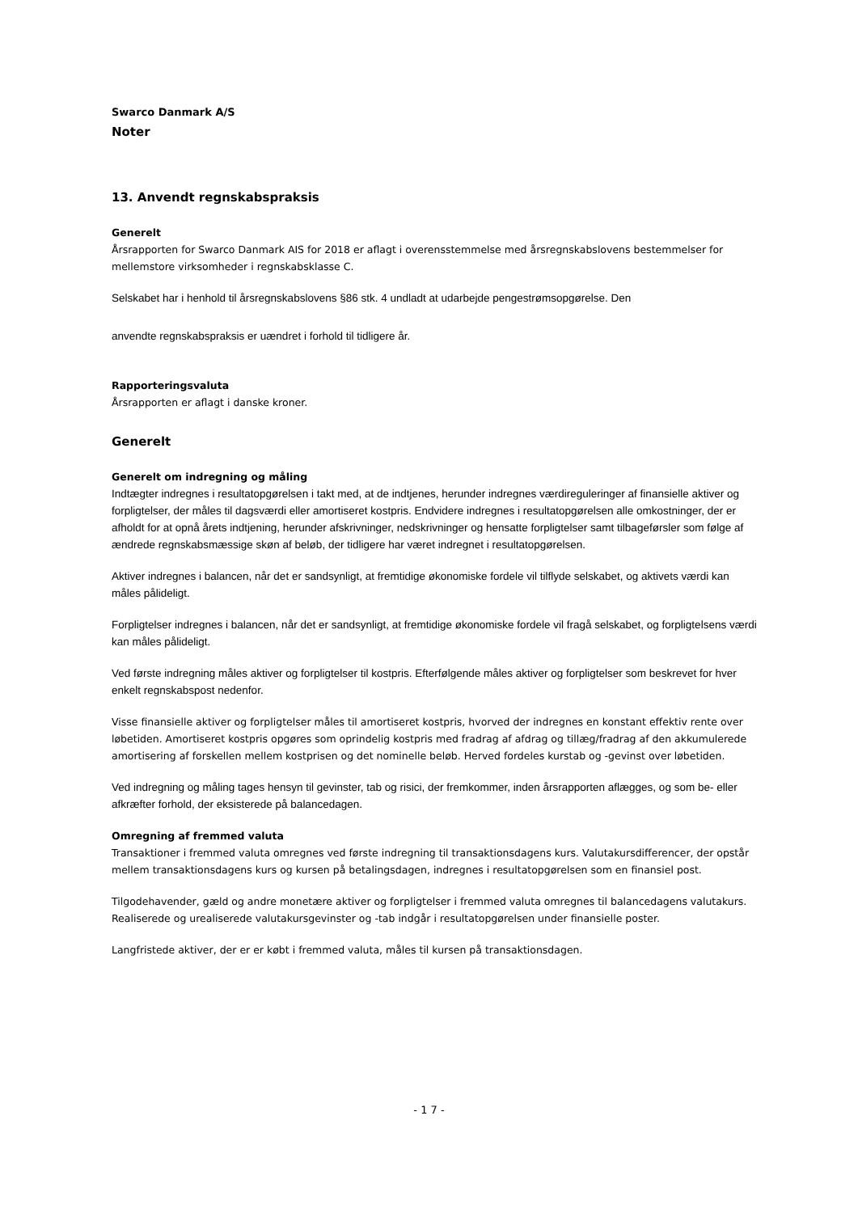Swarco Danmark A/S
Noter
13. Anvendt regnskabspraksis
Generelt
Årsrapporten for Swarco Danmark AIS for 2018 er aflagt i overensstemmelse med årsregnskabslovens bestemmelser for mellemstore virksomheder i regnskabsklasse C.
Selskabet har i henhold til årsregnskabslovens §86 stk. 4 undladt at udarbejde pengestrømsopgørelse. Den
anvendte regnskabspraksis er uændret i forhold til tidligere år.
Rapporteringsvaluta
Årsrapporten er aflagt i danske kroner.
Generelt
Generelt om indregning og måling
Indtægter indregnes i resultatopgørelsen i takt med, at de indtjenes, herunder indregnes værdireguleringer af finansielle aktiver og forpligtelser, der måles til dagsværdi eller amortiseret kostpris. Endvidere indregnes i resultatopgørelsen alle omkostninger, der er afholdt for at opnå årets indtjening, herunder afskrivninger, nedskrivninger og hensatte forpligtelser samt tilbageførsler som følge af ændrede regnskabsmæssige skøn af beløb, der tidligere har været indregnet i resultatopgørelsen.
Aktiver indregnes i balancen, når det er sandsynligt, at fremtidige økonomiske fordele vil tilflyde selskabet, og aktivets værdi kan måles pålideligt.
Forpligtelser indregnes i balancen, når det er sandsynligt, at fremtidige økonomiske fordele vil fragå selskabet, og forpligtelsens værdi kan måles pålideligt.
Ved første indregning måles aktiver og forpligtelser til kostpris. Efterfølgende måles aktiver og forpligtelser som beskrevet for hver enkelt regnskabspost nedenfor.
Visse finansielle aktiver og forpligtelser måles til amortiseret kostpris, hvorved der indregnes en konstant effektiv rente over løbetiden. Amortiseret kostpris opgøres som oprindelig kostpris med fradrag af afdrag og tillæg/fradrag af den akkumulerede amortisering af forskellen mellem kostprisen og det nominelle beløb. Herved fordeles kurstab og -gevinst over løbetiden.
Ved indregning og måling tages hensyn til gevinster, tab og risici, der fremkommer, inden årsrapporten aflægges, og som be- eller afkræfter forhold, der eksisterede på balancedagen.
Omregning af fremmed valuta
Transaktioner i fremmed valuta omregnes ved første indregning til transaktionsdagens kurs. Valutakursdifferencer, der opstår mellem transaktionsdagens kurs og kursen på betalingsdagen, indregnes i resultatopgørelsen som en finansiel post.
Tilgodehavender, gæld og andre monetære aktiver og forpligtelser i fremmed valuta omregnes til balancedagens valutakurs. Realiserede og urealiserede valutakursgevinster og -tab indgår i resultatopgørelsen under finansielle poster.
Langfristede aktiver, der er er købt i fremmed valuta, måles til kursen på transaktionsdagen.
- 1 7 -